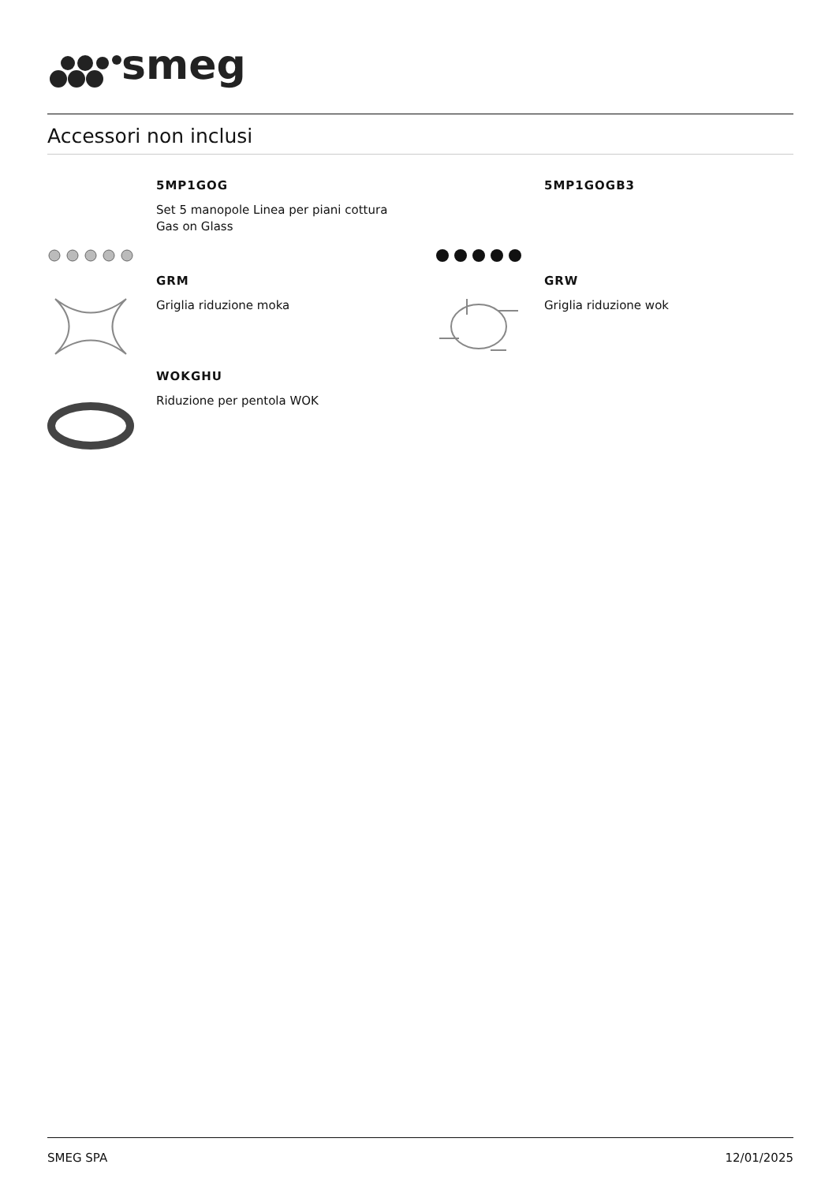smeg
Accessori non inclusi
5MP1GOG
Set 5 manopole Linea per piani cottura
Gas on Glass
5MP1GOGB3
GRM
Griglia riduzione moka
GRW
Griglia riduzione wok
WOKGHU
Riduzione per pentola WOK
SMEG SPA 12/01/2025